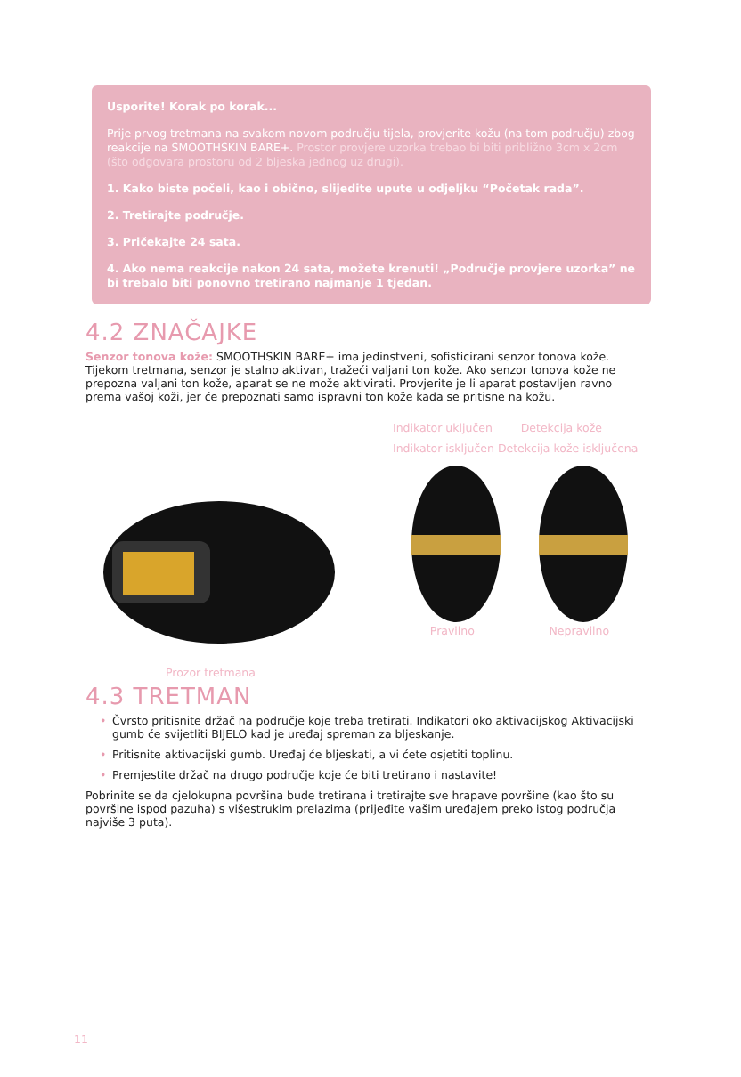Usporite! Korak po korak...
Prije prvog tretmana na svakom novom području tijela, provjerite kožu (na tom području) zbog reakcije na SMOOTHSKIN BARE+. Prostor provjere uzorka trebao bi biti približno 3cm x 2cm (što odgovara prostoru od 2 bljeska jednog uz drugi).
1. Kako biste počeli, kao i obično, slijedite upute u odjeljku “Početak rada”.
2. Tretirajte područje.
3. Pričekajte 24 sata.
4. Ako nema reakcije nakon 24 sata, možete krenuti! „Područje provjere uzorka” ne bi trebalo biti ponovno tretirano najmanje 1 tjedan.
4.2 ZNAČAJKE
Senzor tonova kože: SMOOTHSKIN BARE+ ima jedinstveni, sofisticirani senzor tonova kože. Tijekom tretmana, senzor je stalno aktivan, tražeći valjani ton kože. Ako senzor tonova kože ne prepozna valjani ton kože, aparat se ne može aktivirati. Provjerite je li aparat postavljen ravno prema vašoj koži, jer će prepoznati samo ispravni ton kože kada se pritisne na kožu.
Prozor tretmana Indikator uključen Detekcija kože
Indikator isključen Detekcija kože isključena
Pravilno Nepravilno
4.3 TRETMAN
• Čvrsto pritisnite držač na područje koje treba tretirati. Indikatori oko aktivacijskog Aktivacijski gumb će svijetliti BIJELO kad je uređaj spreman za bljeskanje.
• Pritisnite aktivacijski gumb. Uređaj će bljeskati, a vi ćete osjetiti toplinu.
• Premjestite držač na drugo područje koje će biti tretirano i nastavite!
Pobrinite se da cjelokupna površina bude tretirana i tretirajte sve hrapave površine (kao što su površine ispod pazuha) s višestrukim prelazima (prijeđite vašim uređajem preko istog područja najviše 3 puta).
11